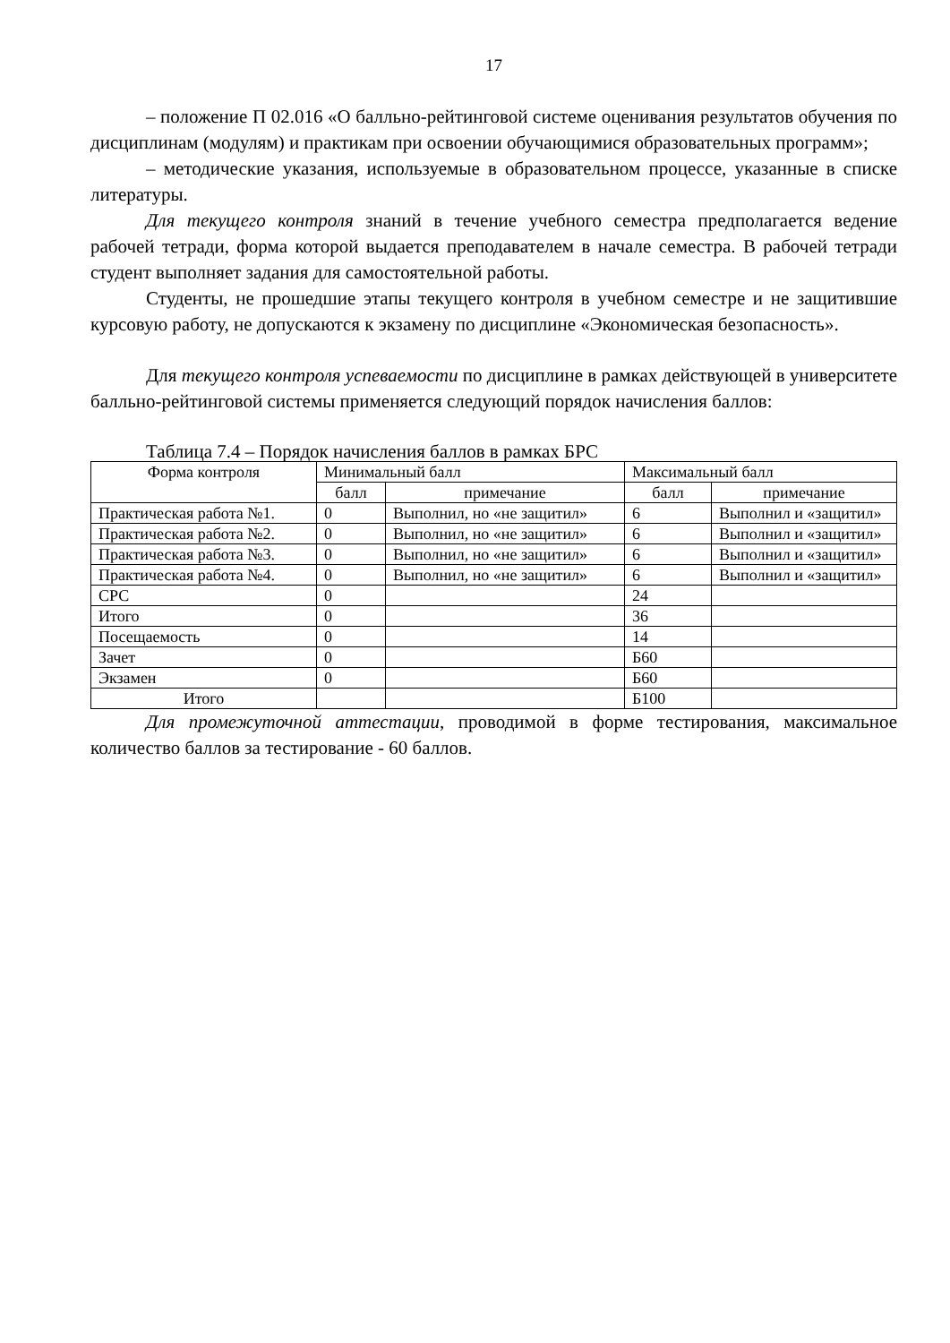17
– положение П 02.016 «О балльно-рейтинговой системе оценивания результатов обучения по дисциплинам (модулям) и практикам при освоении обучающимися образовательных программ»;
– методические указания, используемые в образовательном процессе, указанные в списке литературы.
Для текущего контроля знаний в течение учебного семестра предполагается ведение рабочей тетради, форма которой выдается преподавателем в начале семестра. В рабочей тетради студент выполняет задания для самостоятельной работы.
Студенты, не прошедшие этапы текущего контроля в учебном семестре и не защитившие курсовую работу, не допускаются к экзамену по дисциплине «Экономическая безопасность».
Для текущего контроля успеваемости по дисциплине в рамках действующей в университете балльно-рейтинговой системы применяется следующий порядок начисления баллов:
Таблица 7.4 – Порядок начисления баллов в рамках БРС
| Форма контроля | Минимальный балл | | Максимальный балл | |
| --- | --- | --- | --- | --- |
| | балл | примечание | балл | примечание |
| Практическая работа №1. | 0 | Выполнил, но «не защитил» | 6 | Выполнил и «защитил» |
| Практическая работа №2. | 0 | Выполнил, но «не защитил» | 6 | Выполнил и «защитил» |
| Практическая работа №3. | 0 | Выполнил, но «не защитил» | 6 | Выполнил и «защитил» |
| Практическая работа №4. | 0 | Выполнил, но «не защитил» | 6 | Выполнил и «защитил» |
| СРС | 0 | | 24 | |
| Итого | 0 | | 36 | |
| Посещаемость | 0 | | 14 | |
| Зачет | 0 | | Б60 | |
| Экзамен | 0 | | Б60 | |
| Итого | | | Б100 | |
Для промежуточной аттестации, проводимой в форме тестирования, максимальное количество баллов за тестирование - 60 баллов.